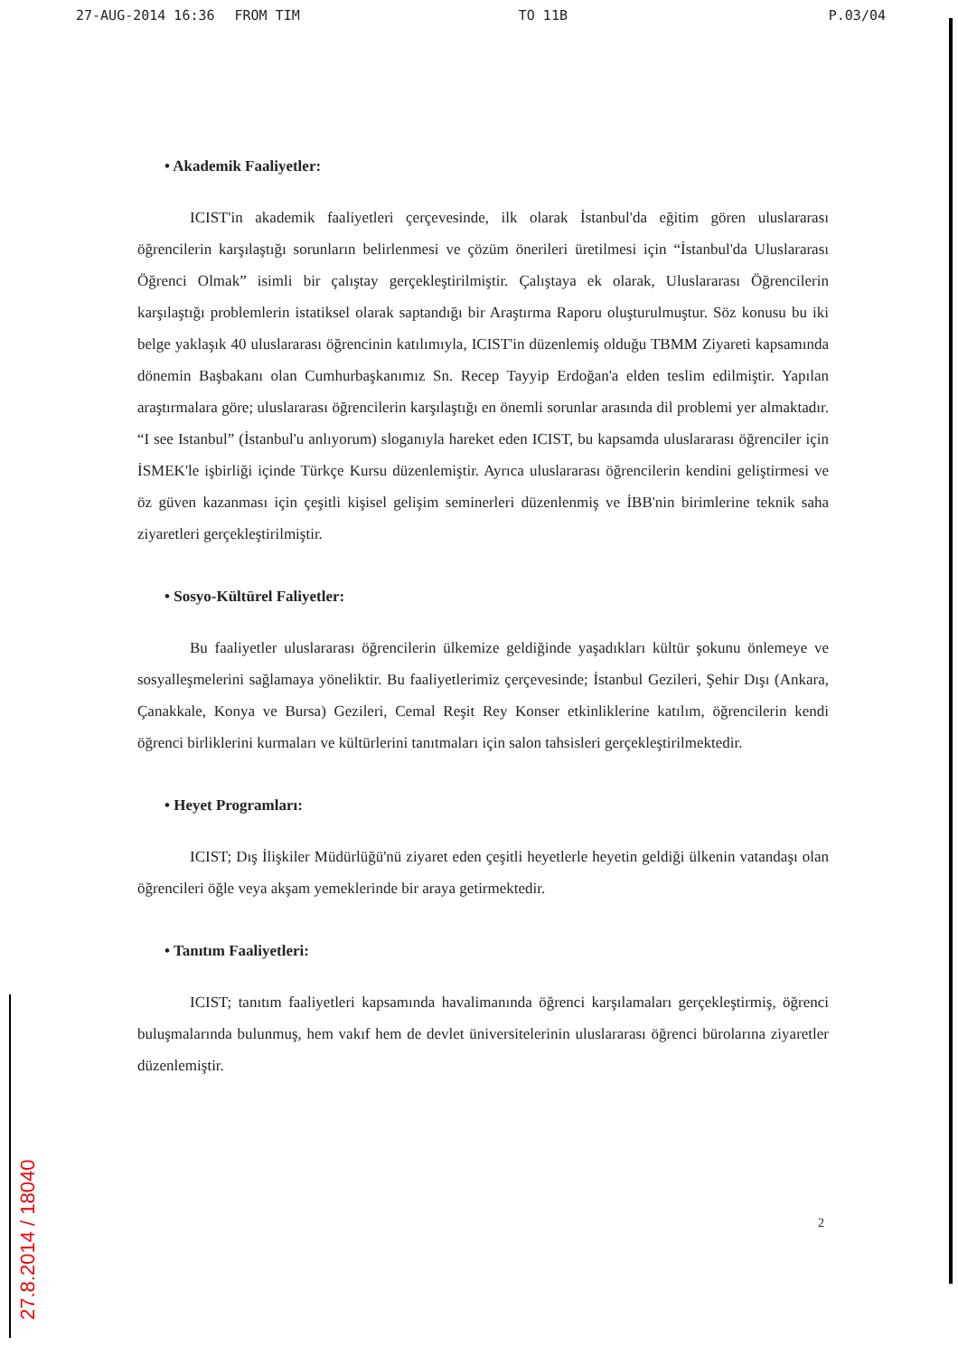27-AUG-2014 16:36 FROM TIM TO 11B P.03/04
• Akademik Faaliyetler:
ICIST'in akademik faaliyetleri çerçevesinde, ilk olarak İstanbul'da eğitim gören uluslararası öğrencilerin karşılaştığı sorunların belirlenmesi ve çözüm önerileri üretilmesi için “İstanbul'da Uluslararası Öğrenci Olmak” isimli bir çalıştay gerçekleştirilmiştir. Çalıştaya ek olarak, Uluslararası Öğrencilerin karşılaştığı problemlerin istatiksel olarak saptandığı bir Araştırma Raporu oluşturulmuştur. Söz konusu bu iki belge yaklaşık 40 uluslararası öğrencinin katılımıyla, ICIST'in düzenlemiş olduğu TBMM Ziyareti kapsamında dönemin Başbakanı olan Cumhurbaşkanımız Sn. Recep Tayyip Erdoğan'a elden teslim edilmiştir. Yapılan araştırmalara göre; uluslararası öğrencilerin karşılaştığı en önemli sorunlar arasında dil problemi yer almaktadır. “I see Istanbul” (İstanbul'u anlıyorum) sloganıyla hareket eden ICIST, bu kapsamda uluslararası öğrenciler için İSMEK'le işbirliği içinde Türkçe Kursu düzenlemiştir. Ayrıca uluslararası öğrencilerin kendini geliştirmesi ve öz güven kazanması için çeşitli kişisel gelişim seminerleri düzenlenmiş ve İBB'nin birimlerine teknik saha ziyaretleri gerçekleştirilmiştir.
• Sosyo-Kültürel Faliyetler:
Bu faaliyetler uluslararası öğrencilerin ülkemize geldiğinde yaşadıkları kültür şokunu önlemeye ve sosyalleşmelerini sağlamaya yöneliktir. Bu faaliyetlerimiz çerçevesinde; İstanbul Gezileri, Şehir Dışı (Ankara, Çanakkale, Konya ve Bursa) Gezileri, Cemal Reşit Rey Konser etkinliklerine katılım, öğrencilerin kendi öğrenci birliklerini kurmaları ve kültürlerini tanıtmaları için salon tahsisleri gerçekleştirilmektedir.
• Heyet Programları:
ICIST; Dış İlişkiler Müdürlüğü'nü ziyaret eden çeşitli heyetlerle heyetin geldiği ülkenin vatandaşı olan öğrencileri öğle veya akşam yemeklerinde bir araya getirmektedir.
• Tanıtım Faaliyetleri:
ICIST; tanıtım faaliyetleri kapsamında havalimanında öğrenci karşılamaları gerçekleştirmiş, öğrenci buluşmalarında bulunmuş, hem vakıf hem de devlet üniversitelerinin uluslararası öğrenci bürolarına ziyaretler düzenlemiştir.
2
27.8.2014 / 18040